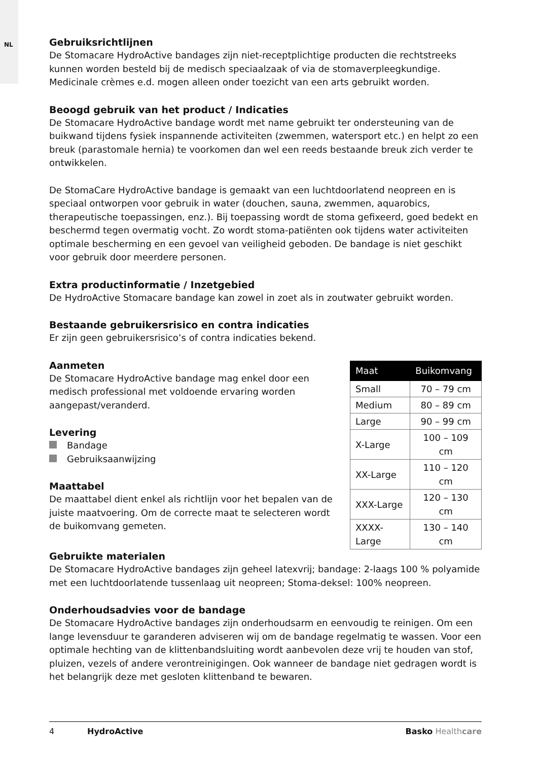NL
Gebruiksrichtlijnen
De Stomacare HydroActive bandages zijn niet-receptplichtige producten die rechtstreeks kunnen worden besteld bij de medisch speciaalzaak of via de stomaverpleegkundige. Medicinale crèmes e.d. mogen alleen onder toezicht van een arts gebruikt worden.
Beoogd gebruik van het product / Indicaties
De Stomacare HydroActive bandage wordt met name gebruikt ter ondersteuning van de buikwand tijdens fysiek inspannende activiteiten (zwemmen, watersport etc.) en helpt zo een breuk (parastomale hernia) te voorkomen dan wel een reeds bestaande breuk zich verder te ontwikkelen.
De StomaCare HydroActive bandage is gemaakt van een luchtdoorlatend neopreen en is speciaal ontworpen voor gebruik in water (douchen, sauna, zwemmen, aquarobics, therapeutische toepassingen, enz.). Bij toepassing wordt de stoma gefixeerd, goed bedekt en beschermd tegen overmatig vocht. Zo wordt stoma-patiënten ook tijdens water activiteiten optimale bescherming en een gevoel van veiligheid geboden. De bandage is niet geschikt voor gebruik door meerdere personen.
Extra productinformatie / Inzetgebied
De HydroActive Stomacare bandage kan zowel in zoet als in zoutwater gebruikt worden.
Bestaande gebruikersrisico en contra indicaties
Er zijn geen gebruikersrisico’s of contra indicaties bekend.
Aanmeten
De Stomacare HydroActive bandage mag enkel door een medisch professional met voldoende ervaring worden aangepast/veranderd.
Levering
Bandage
Gebruiksaanwijzing
Maattabel
De maattabel dient enkel als richtlijn voor het bepalen van de juiste maatvoering. Om de correcte maat te selecteren wordt de buikomvang gemeten.
| Maat | Buikomvang |
| --- | --- |
| Small | 70 – 79 cm |
| Medium | 80 – 89 cm |
| Large | 90 – 99 cm |
| X-Large | 100 – 109 cm |
| XX-Large | 110 – 120 cm |
| XXX-Large | 120 – 130 cm |
| XXXX-Large | 130 – 140 cm |
Gebruikte materialen
De Stomacare HydroActive bandages zijn geheel latexvrij; bandage: 2-laags 100 % polyamide met een luchtdoorlatende tussenlaag uit neopreen; Stoma-deksel: 100% neopreen.
Onderhoudsadvies voor de bandage
De Stomacare HydroActive bandages zijn onderhoudsarm en eenvoudig te reinigen. Om een lange levensduur te garanderen adviseren wij om de bandage regelmatig te wassen. Voor een optimale hechting van de klittenbandsluiting wordt aanbevolen deze vrij te houden van stof, pluizen, vezels of andere verontreinigingen. Ook wanneer de bandage niet gedragen wordt is het belangrijk deze met gesloten klittenband te bewaren.
4 HydroActive Basko Healthcare